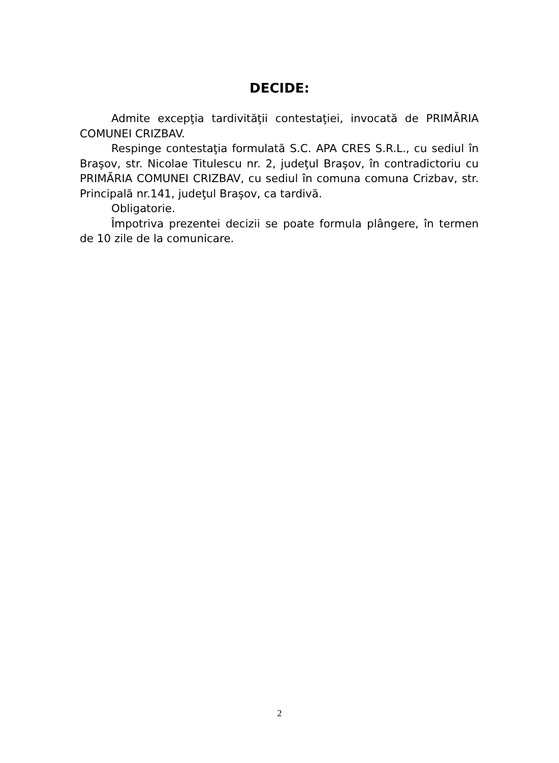DECIDE:
Admite excepţia tardivităţii contestaţiei, invocată de PRIMĂRIA COMUNEI CRIZBAV.
Respinge contestaţia formulată S.C. APA CRES S.R.L., cu sediul în Braşov, str. Nicolae Titulescu nr. 2, judeţul Braşov, în contradictoriu cu PRIMĂRIA COMUNEI CRIZBAV, cu sediul în comuna comuna Crizbav, str. Principală nr.141, judeţul Braşov, ca tardivă.
Obligatorie.
Împotriva prezentei decizii se poate formula plângere, în termen de 10 zile de la comunicare.
2